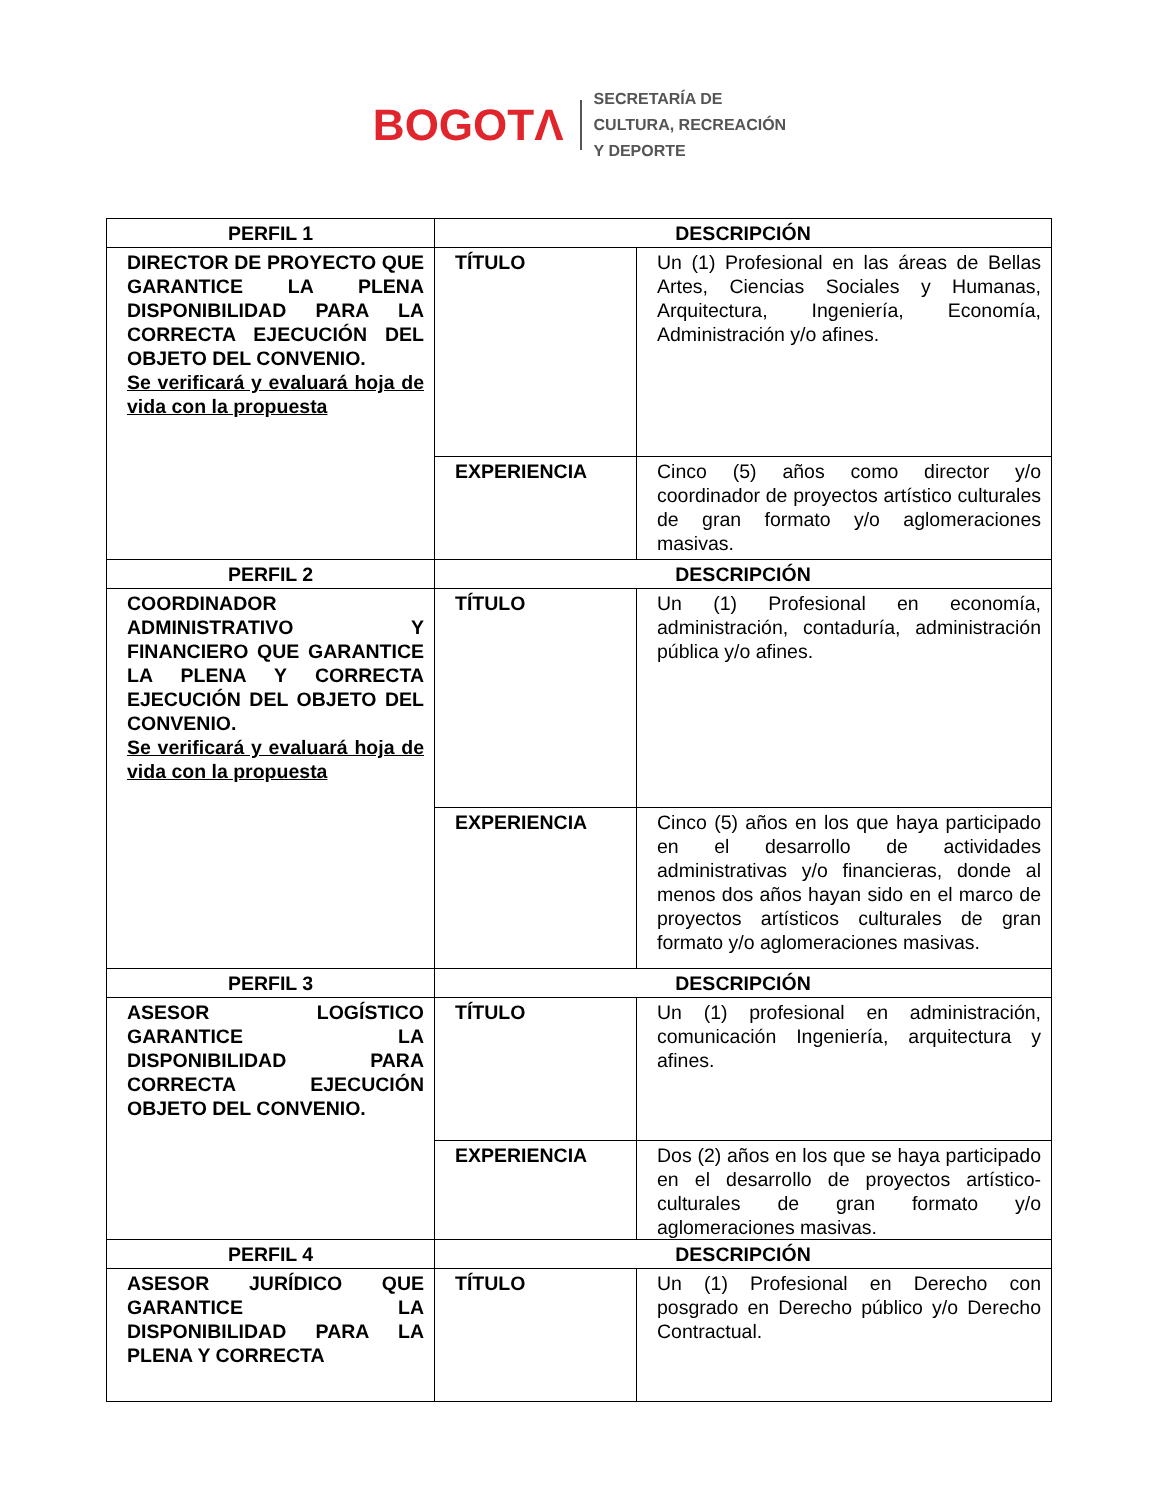BOGOTΛ
SECRETARÍA DE
CULTURA, RECREACIÓN
Y DEPORTE
| PERFIL 1 | DESCRIPCIÓN | |
| --- | --- | --- |
| DIRECTOR DE PROYECTO QUE GARANTICE LA PLENA DISPONIBILIDAD PARA LA CORRECTA EJECUCIÓN DEL OBJETO DEL CONVENIO. Se verificará y evaluará hoja de vida con la propuesta | TÍTULO | Un (1) Profesional en las áreas de Bellas Artes, Ciencias Sociales y Humanas, Arquitectura, Ingeniería, Economía, Administración y/o afines. |
| | EXPERIENCIA | Cinco (5) años como director y/o coordinador de proyectos artístico culturales de gran formato y/o aglomeraciones masivas. |
| PERFIL 2 | DESCRIPCIÓN | |
| COORDINADOR ADMINISTRATIVO Y FINANCIERO QUE GARANTICE LA PLENA Y CORRECTA EJECUCIÓN DEL OBJETO DEL CONVENIO. Se verificará y evaluará hoja de vida con la propuesta | TÍTULO | Un (1) Profesional en economía, administración, contaduría, administración pública y/o afines. |
| | EXPERIENCIA | Cinco (5) años en los que haya participado en el desarrollo de actividades administrativas y/o financieras, donde al menos dos años hayan sido en el marco de proyectos artísticos culturales de gran formato y/o aglomeraciones masivas. |
| PERFIL 3 | DESCRIPCIÓN | |
| ASESOR LOGÍSTICO GARANTICE LA DISPONIBILIDAD PARA CORRECTA EJECUCIÓN OBJETO DEL CONVENIO. | TÍTULO | Un (1) profesional en administración, comunicación Ingeniería, arquitectura y afines. |
| | EXPERIENCIA | Dos (2) años en los que se haya participado en el desarrollo de proyectos artístico- culturales de gran formato y/o aglomeraciones masivas. |
| PERFIL 4 | DESCRIPCIÓN | |
| ASESOR JURÍDICO QUE GARANTICE LA DISPONIBILIDAD PARA LA PLENA Y CORRECTA | TÍTULO | Un (1) Profesional en Derecho con posgrado en Derecho público y/o Derecho Contractual. |